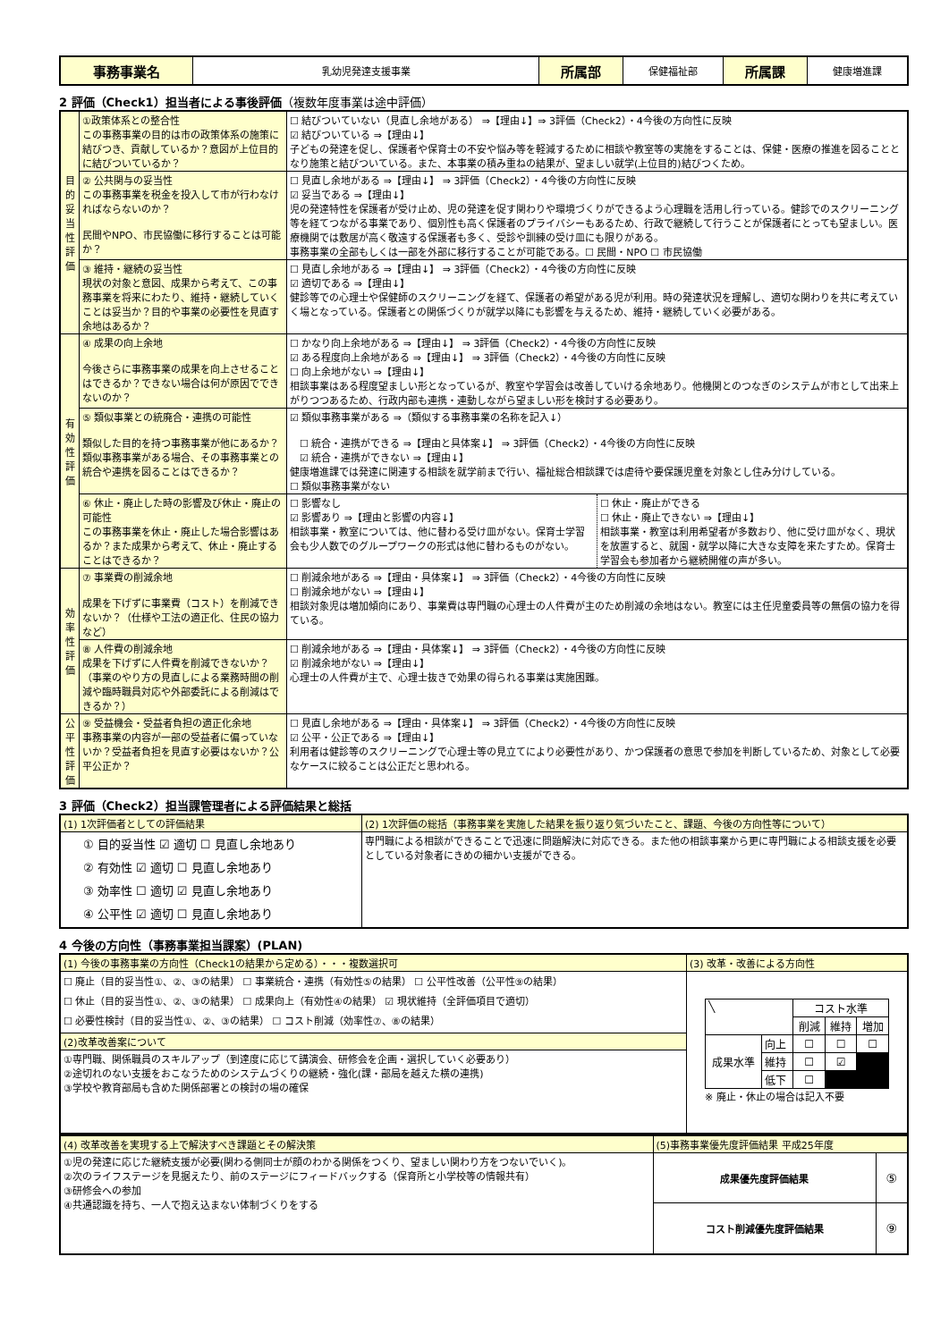| 事務事業名 | 乳幼児発達支援事業 | 所属部 | 保健福祉部 | 所属課 | 健康増進課 |
2 評価（Check1）担当者による事後評価（複数年度事業は途中評価）
| 目的妥当性評価 | ①政策体系との整合性 この事務事業の目的は市の政策体系の施策に結びつき、貢献しているか？意図が上位目的に結びついているか？ | ☐ 結びついていない（見直し余地がある） ⇒【理由↓】⇒ 3評価（Check2）・4今後の方向性に反映 ☑ 結びついている ⇒【理由↓】 子どもの発達を促し、保護者や保育士の不安や悩み等を軽減するために相談や教室等の実施をすることは、保健・医療の推進を図ることとなり施策と結びついている。また、本事業の積み重ねの結果が、望ましい就学(上位目的)結びつくため。 |
| | ② 公共関与の妥当性 この事務事業を税金を投入して市が行わなければならないのか？ 民間やNPO、市民協働に移行することは可能か？ | ☐ 見直し余地がある ⇒【理由↓】 ⇒ 3評価（Check2）・4今後の方向性に反映 ☑ 妥当である ⇒【理由↓】 児の発達特性を保護者が受け止め、児の発達を促す関わりや環境づくりができるよう心理職を活用し行っている。健診でのスクリーニング等を経てつながる事業であり、個別性も高く保護者のプライバシーもあるため、行政で継続して行うことが保護者にとっても望ましい。医療機関では敷居が高く敬遠する保護者も多く、受診や訓練の受け皿にも限りがある。 事務事業の全部もしくは一部を外部に移行することが可能である。☐ 民間・NPO ☐ 市民協働 |
| | ③ 維持・継続の妥当性 現状の対象と意図、成果から考えて、この事務事業を将来にわたり、維持・継続していくことは妥当か？目的や事業の必要性を見直す余地はあるか？ | ☐ 見直し余地がある ⇒【理由↓】 ⇒ 3評価（Check2）・4今後の方向性に反映 ☑ 適切である ⇒【理由↓】 健診等での心理士や保健師のスクリーニングを経て、保護者の希望がある児が利用。時の発達状況を理解し、適切な関わりを共に考えていく場となっている。保護者との関係づくりが就学以降にも影響を与えるため、維持・継続していく必要がある。 |
| 有効性評価 | ④ 成果の向上余地 今後さらに事務事業の成果を向上させることはできるか？できない場合は何が原因でできないのか？ | ☐ かなり向上余地がある ⇒【理由↓】 ⇒ 3評価（Check2）・4今後の方向性に反映 ☑ ある程度向上余地がある ⇒【理由↓】 ⇒ 3評価（Check2）・4今後の方向性に反映 ☐ 向上余地がない ⇒【理由↓】 相談事業はある程度望ましい形となっているが、教室や学習会は改善していける余地あり。他機関とのつなぎのシステムが市として出来上がりつつあるため、行政内部も連携・連動しながら望ましい形を検討する必要あり。 |
| | ⑤ 類似事業との統廃合・連携の可能性 類似した目的を持つ事務事業が他にあるか？類似事務事業がある場合、その事務事業との統合や連携を図ることはできるか？ | ☑ 類似事務事業がある ⇒（類似する事務事業の名称を記入↓） ☐ 統合・連携ができる ⇒【理由と具体案↓】 ⇒ 3評価（Check2）・4今後の方向性に反映 ☑ 統合・連携ができない ⇒【理由↓】 健康増進課では発達に関連する相談を就学前まで行い、福祉総合相談課では虐待や要保護児童を対象とし住み分けしている。 ☐ 類似事務事業がない |
| | ⑥ 休止・廃止した時の影響及び休止・廃止の可能性 この事務事業を休止・廃止した場合影響はあるか？また成果から考えて、休止・廃止することはできるか？ | / ☐ 影響なし ☑ 影響あり ⇒【理由と影響の内容↓】 相談事業・教室については、他に替わる受け皿がない。保育士学習会も少人数でのグループワークの形式は他に替わるものがない。 / ☐ 休止・廃止ができる ☐ 休止・廃止できない ⇒【理由↓】 相談事業・教室は利用希望者が多数おり、他に受け皿がなく、現状を放置すると、就園・就学以降に大きな支障を来たすため。保育士学習会も参加者から継続開催の声が多い。 / |
| 効率性評価 | ⑦ 事業費の削減余地 成果を下げずに事業費（コスト）を削減できないか？（仕様や工法の適正化、住民の協力など） | ☐ 削減余地がある ⇒【理由・具体案↓】 ⇒ 3評価（Check2）・4今後の方向性に反映 ☐ 削減余地がない ⇒【理由↓】 相談対象児は増加傾向にあり、事業費は専門職の心理士の人件費が主のため削減の余地はない。教室には主任児童委員等の無償の協力を得ている。 |
| | ⑧ 人件費の削減余地 成果を下げずに人件費を削減できないか？（事業のやり方の見直しによる業務時間の削減や臨時職員対応や外部委託による削減はできるか？） | ☐ 削減余地がある ⇒【理由・具体案↓】 ⇒ 3評価（Check2）・4今後の方向性に反映 ☑ 削減余地がない ⇒【理由↓】 心理士の人件費が主で、心理士抜きで効果の得られる事業は実施困難。 |
| 公平性評価 | ⑨ 受益機会・受益者負担の適正化余地 事務事業の内容が一部の受益者に偏っていないか？受益者負担を見直す必要はないか？公平公正か？ | ☐ 見直し余地がある ⇒【理由・具体案↓】 ⇒ 3評価（Check2）・4今後の方向性に反映 ☑ 公平・公正である ⇒【理由↓】 利用者は健診等のスクリーニングで心理士等の見立てにより必要性があり、かつ保護者の意思で参加を判断しているため、対象として必要なケースに絞ることは公正だと思われる。 |
3 評価（Check2）担当課管理者による評価結果と総括
| (1) 1次評価者としての評価結果 | (2) 1次評価の総括（事務事業を実施した結果を振り返り気づいたこと、課題、今後の方向性等について） |
| --- | --- |
| ① 目的妥当性 ☑ 適切 ☐ 見直し余地あり ② 有効性 ☑ 適切 ☐ 見直し余地あり ③ 効率性 ☐ 適切 ☑ 見直し余地あり ④ 公平性 ☑ 適切 ☐ 見直し余地あり | 専門職による相談ができることで迅速に問題解決に対応できる。また他の相談事業から更に専門職による相談支援を必要としている対象者にきめの細かい支援ができる。 |
4 今後の方向性（事務事業担当課案）(PLAN)
| (1) 今後の事務事業の方向性（Check1の結果から定める）・・・複数選択可 | (3) 改革・改善による方向性 |
| --- | --- |
| ☐ 廃止（目的妥当性①、②、③の結果） ☐ 事業統合・連携（有効性⑤の結果） ☐ 公平性改善（公平性⑨の結果） ☐ 休止（目的妥当性①、②、③の結果） ☐ 成果向上（有効性④の結果） ☑ 現状維持（全評価項目で適切） ☐ 必要性検討（目的妥当性①、②、③の結果） ☐ コスト削減（効率性⑦、⑧の結果） | / ╲ / / コスト水準 / / / / / / 削減 / 維持 / 増加 / / 成果水準 / 向上 / ☐ / ☐ / ☐ / / / 維持 / ☐ / ☑ / / / / 低下 / ☐ / / / ※ 廃止・休止の場合は記入不要 |
| (2)改革改善案について | |
| ①専門職、関係職員のスキルアップ（到達度に応じて講演会、研修会を企画・選択していく必要あり） ②途切れのない支援をおこなうためのシステムづくりの継続・強化(課・部局を越えた横の連携) ③学校や教育部局も含めた関係部署との検討の場の確保 | |
| (4) 改革改善を実現する上で解決すべき課題とその解決策 | (5)事務事業優先度評価結果 平成25年度 | |
| --- | --- | --- |
| ①児の発達に応じた継続支援が必要(関わる側同士が顔のわかる関係をつくり、望ましい関わり方をつないでいく)。 ②次のライフステージを見据えたり、前のステージにフィードバックする（保育所と小学校等の情報共有） ③研修会への参加 ④共通認識を持ち、一人で抱え込まない体制づくりをする | 成果優先度評価結果 | ⑤ |
| | コスト削減優先度評価結果 | ⑨ |